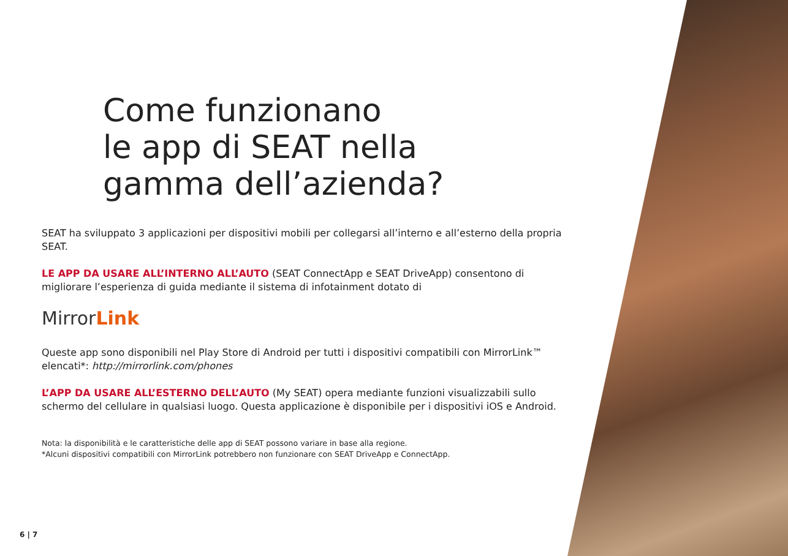Come funzionano
le app di SEAT nella
gamma dell’azienda?
SEAT ha sviluppato 3 applicazioni per dispositivi mobili per collegarsi all’interno e all’esterno della propria SEAT.
LE APP DA USARE ALL’INTERNO ALL’AUTO (SEAT ConnectApp e SEAT DriveApp) consentono di migliorare l’esperienza di guida mediante il sistema di infotainment dotato di
MirrorLink
Queste app sono disponibili nel Play Store di Android per tutti i dispositivi compatibili con MirrorLink™ elencati*: http://mirrorlink.com/phones
L’APP DA USARE ALL’ESTERNO DELL’AUTO (My SEAT) opera mediante funzioni visualizzabili sullo schermo del cellulare in qualsiasi luogo. Questa applicazione è disponibile per i dispositivi iOS e Android.
Nota: la disponibilità e le caratteristiche delle app di SEAT possono variare in base alla regione.
*Alcuni dispositivi compatibili con MirrorLink potrebbero non funzionare con SEAT DriveApp e ConnectApp.
6 | 7